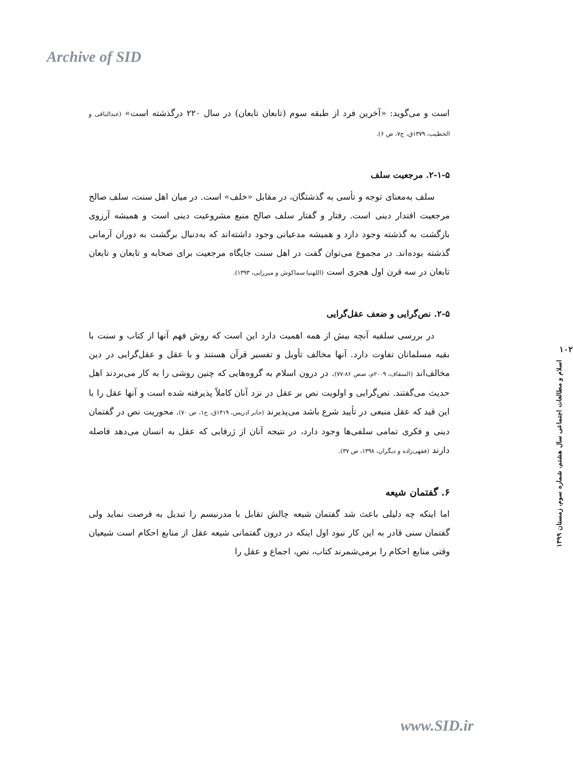Archive of SID
است و می‌گوید: «آخرین فرد از طبقه سوم (تابعان تابعان) در سال ۲۲۰ درگذشته است» (عبدالباقی و الخطیب، ۱۳۷۹ق، ج۷، ص ۶).
۲-۱-۵. مرجعیت سلف
سلف به‌معنای توجه و تأسی به گذشتگان، در مقابل «خلف» است. در میان اهل سنت، سلف صالح مرجعیت اقتدار دینی است. رفتار و گفتار سلف صالح منبع مشروعیت دینی است و همیشه آرزوی بازگشت به گذشته وجود دارد و همیشه مدعیانی وجود داشته‌اند که به‌دنبال برگشت به دوران آرمانی گذشته بوده‌اند. در مجموع می‌توان گفت در اهل سنت جایگاه مرجعیت برای صحابه و تابعان و تابعان تابعان در سه قرن اول هجری است (اللهنیا سماکوش و میرزایی، ۱۳۹۳).
۲-۵. نص‌گرایی و ضعف عقل‌گرایی
در بررسی سلفیه آنچه بیش از همه اهمیت دارد این است که روش فهم آنها از کتاب و سنت با بقیه مسلمانان تفاوت دارد. آنها مخالف تأویل و تفسیر قرآن هستند و با عقل و عقل‌گرایی در دین مخالف‌اند (السقاف، ۲۰۰۹م، صص ۸۶-۷۷). در درون اسلام به گروه‌هایی که چنین روشی را به کار می‌بردند اهل حدیث می‌گفتند. نص‌گرایی و اولویت نص بر عقل در نزد آنان کاملاً پذیرفته شده است و آنها عقل را با این قید که عقل منبعی در تأیید شرع باشد می‌پذیرند (جابر ادریس، ۱۴۱۹ق، ج۱، ص ۷۰). محوریت نص در گفتمان دینی و فکری تمامی سلفی‌ها وجود دارد، در نتیجه آنان از ژرفایی که عقل به انسان می‌دهد فاصله دارند (فقهی‌زاده و دیگران، ۱۳۹۸، ص ۳۷).
۶. گفتمان شیعه
اما اینکه چه دلیلی باعث شد گفتمان شیعه چالش تقابل با مدرنیسم را تبدیل به فرصت نماید ولی گفتمان سنی قادر به این کار نبود اول اینکه در درون گفتمانی شیعه عقل از منابع احکام است شیعیان وقتی منابع احکام را برمی‌شمرند کتاب، نص، اجماع و عقل را
۱۰۲
اسلام و مطالعات اجتماعی سال هشتم، شماره سوم، زمستان ۱۳۹۹
www.SID.ir